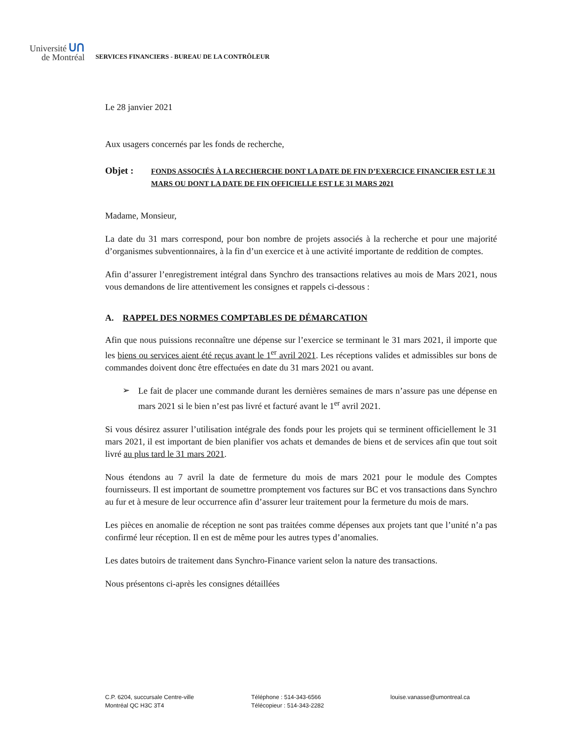Université ᑌᑎ
de Montréal
SERVICES FINANCIERS - BUREAU DE LA CONTRÔLEUR
Le 28 janvier 2021
Aux usagers concernés par les fonds de recherche,
Objet :
FONDS ASSOCIÉS À LA RECHERCHE DONT LA DATE DE FIN D’EXERCICE FINANCIER EST LE 31 MARS OU DONT LA DATE DE FIN OFFICIELLE EST LE 31 MARS 2021
Madame, Monsieur,
La date du 31 mars correspond, pour bon nombre de projets associés à la recherche et pour une majorité d’organismes subventionnaires, à la fin d’un exercice et à une activité importante de reddition de comptes.
Afin d’assurer l’enregistrement intégral dans Synchro des transactions relatives au mois de Mars 2021, nous vous demandons de lire attentivement les consignes et rappels ci-dessous :
A. RAPPEL DES NORMES COMPTABLES DE DÉMARCATION
Afin que nous puissions reconnaître une dépense sur l’exercice se terminant le 31 mars 2021, il importe que les biens ou services aient été reçus avant le 1<sup>er</sup> avril 2021. Les réceptions valides et admissibles sur bons de commandes doivent donc être effectuées en date du 31 mars 2021 ou avant.
➢
Le fait de placer une commande durant les dernières semaines de mars n’assure pas une dépense en mars 2021 si le bien n’est pas livré et facturé avant le 1<sup>er</sup> avril 2021.
Si vous désirez assurer l’utilisation intégrale des fonds pour les projets qui se terminent officiellement le 31 mars 2021, il est important de bien planifier vos achats et demandes de biens et de services afin que tout soit livré au plus tard le 31 mars 2021.
Nous étendons au 7 avril la date de fermeture du mois de mars 2021 pour le module des Comptes fournisseurs. Il est important de soumettre promptement vos factures sur BC et vos transactions dans Synchro au fur et à mesure de leur occurrence afin d’assurer leur traitement pour la fermeture du mois de mars.
Les pièces en anomalie de réception ne sont pas traitées comme dépenses aux projets tant que l’unité n’a pas confirmé leur réception. Il en est de même pour les autres types d’anomalies.
Les dates butoirs de traitement dans Synchro-Finance varient selon la nature des transactions.
Nous présentons ci-après les consignes détaillées
C.P. 6204, succursale Centre-ville
Montréal QC H3C 3T4
Téléphone : 514-343-6566
Télécopieur : 514-343-2282
louise.vanasse@umontreal.ca